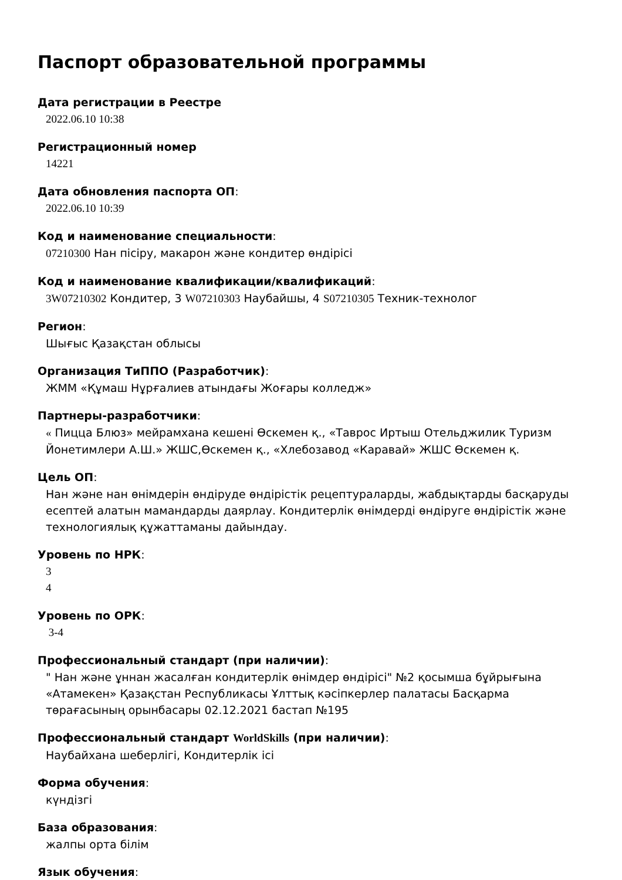Паспорт образовательной программы
Дата регистрации в Реестре
2022.06.10 10:38
Регистрационный номер
14221
Дата обновления паспорта ОП:
2022.06.10 10:39
Код и наименование специальности:
07210300 Нан пісіру, макарон және кондитер өндірісі
Код и наименование квалификации/квалификаций:
3W07210302 Кондитер, 3 W07210303 Наубайшы, 4 S07210305 Техник-технолог
Регион:
Шығыс Қазақстан облысы
Организация ТиППО (Разработчик):
ЖММ «Құмаш Нұрғалиев атындағы Жоғары колледж»
Партнеры-разработчики:
« Пицца Блюз» мейрамхана кешені Өскемен қ., «Таврос Иртыш Отельджилик Туризм Йонетимлери А.Ш.» ЖШС,Өскемен қ., «Хлебозавод «Каравай» ЖШС Өскемен қ.
Цель ОП:
Нан және нан өнімдерін өндіруде өндірістік рецептураларды, жабдықтарды басқаруды есептей алатын мамандарды даярлау. Кондитерлік өнімдерді өндіруге өндірістік және технологиялық құжаттаманы дайындау.
Уровень по НРК:
3
4
Уровень по ОРК:
3-4
Профессиональный стандарт (при наличии):
" Нан және ұннан жасалған кондитерлік өнімдер өндірісі" №2 қосымша бұйрығына «Атамекен» Қазақстан Республикасы Ұлттық кәсіпкерлер палатасы Басқарма төрағасының орынбасары 02.12.2021 бастап №195
Профессиональный стандарт WorldSkills (при наличии):
Наубайхана шеберлігі, Кондитерлік ісі
Форма обучения:
күндізгі
База образования:
жалпы орта білім
Язык обучения: